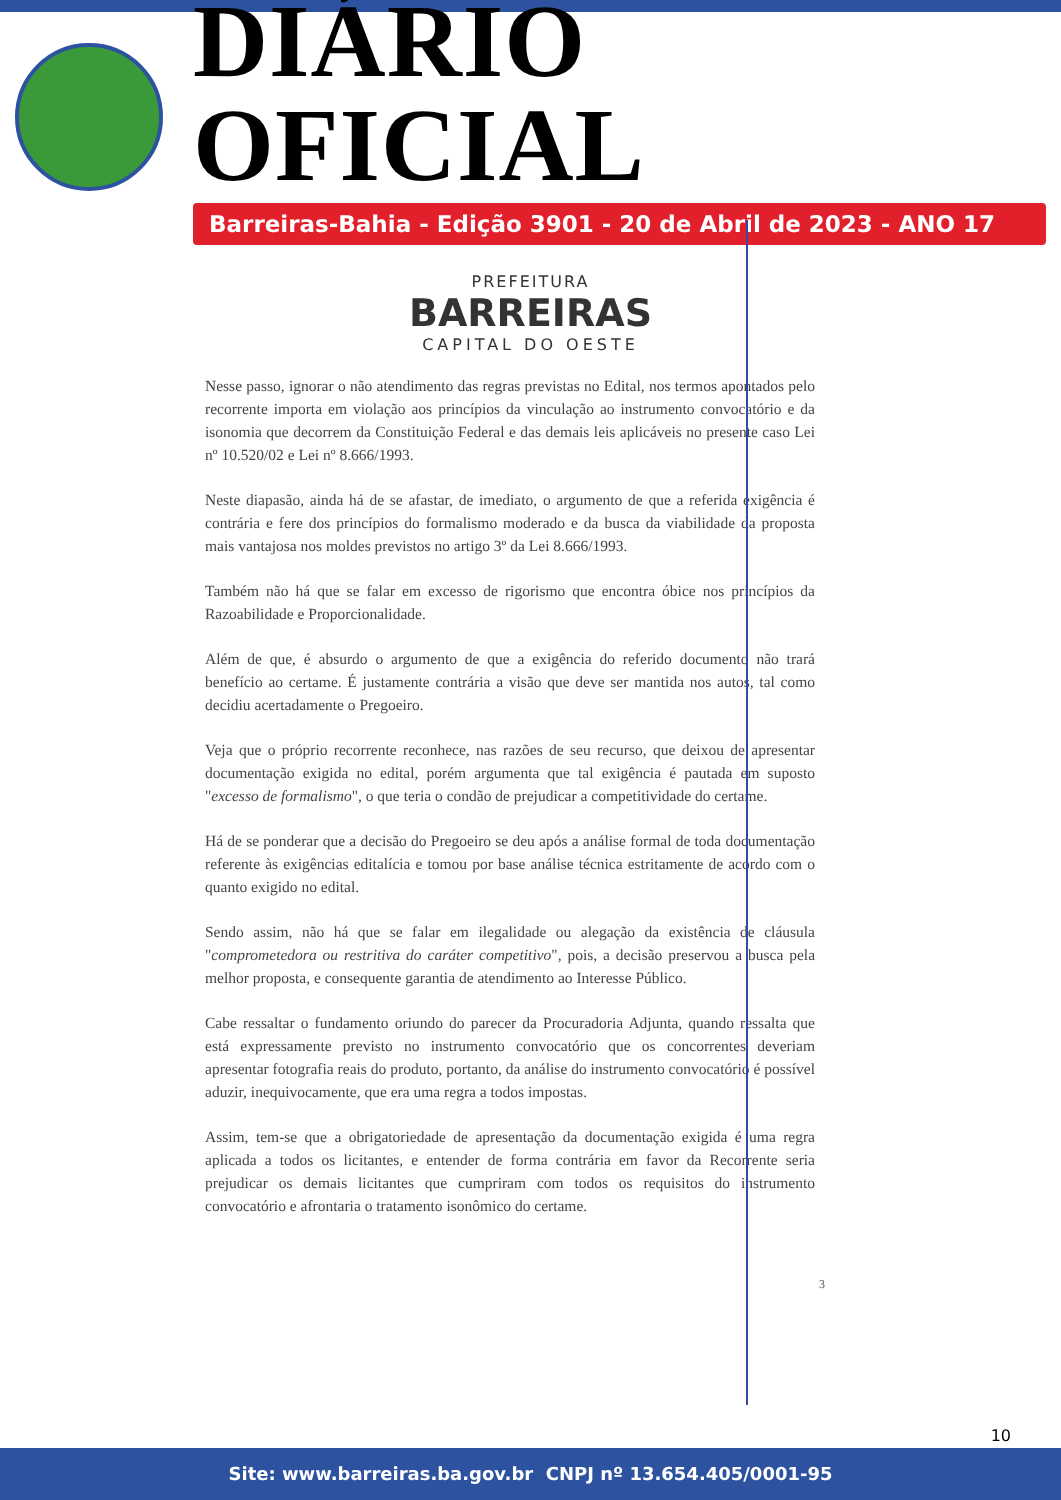DIÁRIO OFICIAL
Barreiras-Bahia - Edição 3901 - 20 de Abril de 2023 - ANO 17
PREFEITURA
BARREIRAS
CAPITAL DO OESTE
Nesse passo, ignorar o não atendimento das regras previstas no Edital, nos termos apontados pelo recorrente importa em violação aos princípios da vinculação ao instrumento convocatório e da isonomia que decorrem da Constituição Federal e das demais leis aplicáveis no presente caso Lei nº 10.520/02 e Lei nº 8.666/1993.
Neste diapasão, ainda há de se afastar, de imediato, o argumento de que a referida exigência é contrária e fere dos princípios do formalismo moderado e da busca da viabilidade da proposta mais vantajosa nos moldes previstos no artigo 3º da Lei 8.666/1993.
Também não há que se falar em excesso de rigorismo que encontra óbice nos princípios da Razoabilidade e Proporcionalidade.
Além de que, é absurdo o argumento de que a exigência do referido documento não trará benefício ao certame. É justamente contrária a visão que deve ser mantida nos autos, tal como decidiu acertadamente o Pregoeiro.
Veja que o próprio recorrente reconhece, nas razões de seu recurso, que deixou de apresentar documentação exigida no edital, porém argumenta que tal exigência é pautada em suposto "excesso de formalismo", o que teria o condão de prejudicar a competitividade do certame.
Há de se ponderar que a decisão do Pregoeiro se deu após a análise formal de toda documentação referente às exigências editalícia e tomou por base análise técnica estritamente de acordo com o quanto exigido no edital.
Sendo assim, não há que se falar em ilegalidade ou alegação da existência de cláusula "comprometedora ou restritiva do caráter competitivo", pois, a decisão preservou a busca pela melhor proposta, e consequente garantia de atendimento ao Interesse Público.
Cabe ressaltar o fundamento oriundo do parecer da Procuradoria Adjunta, quando ressalta que está expressamente previsto no instrumento convocatório que os concorrentes deveriam apresentar fotografia reais do produto, portanto, da análise do instrumento convocatório é possível aduzir, inequivocamente, que era uma regra a todos impostas.
Assim, tem-se que a obrigatoriedade de apresentação da documentação exigida é uma regra aplicada a todos os licitantes, e entender de forma contrária em favor da Recorrente seria prejudicar os demais licitantes que cumpriram com todos os requisitos do instrumento convocatório e afrontaria o tratamento isonômico do certame.
3
10
Site: www.barreiras.ba.gov.br CNPJ nº 13.654.405/0001-95